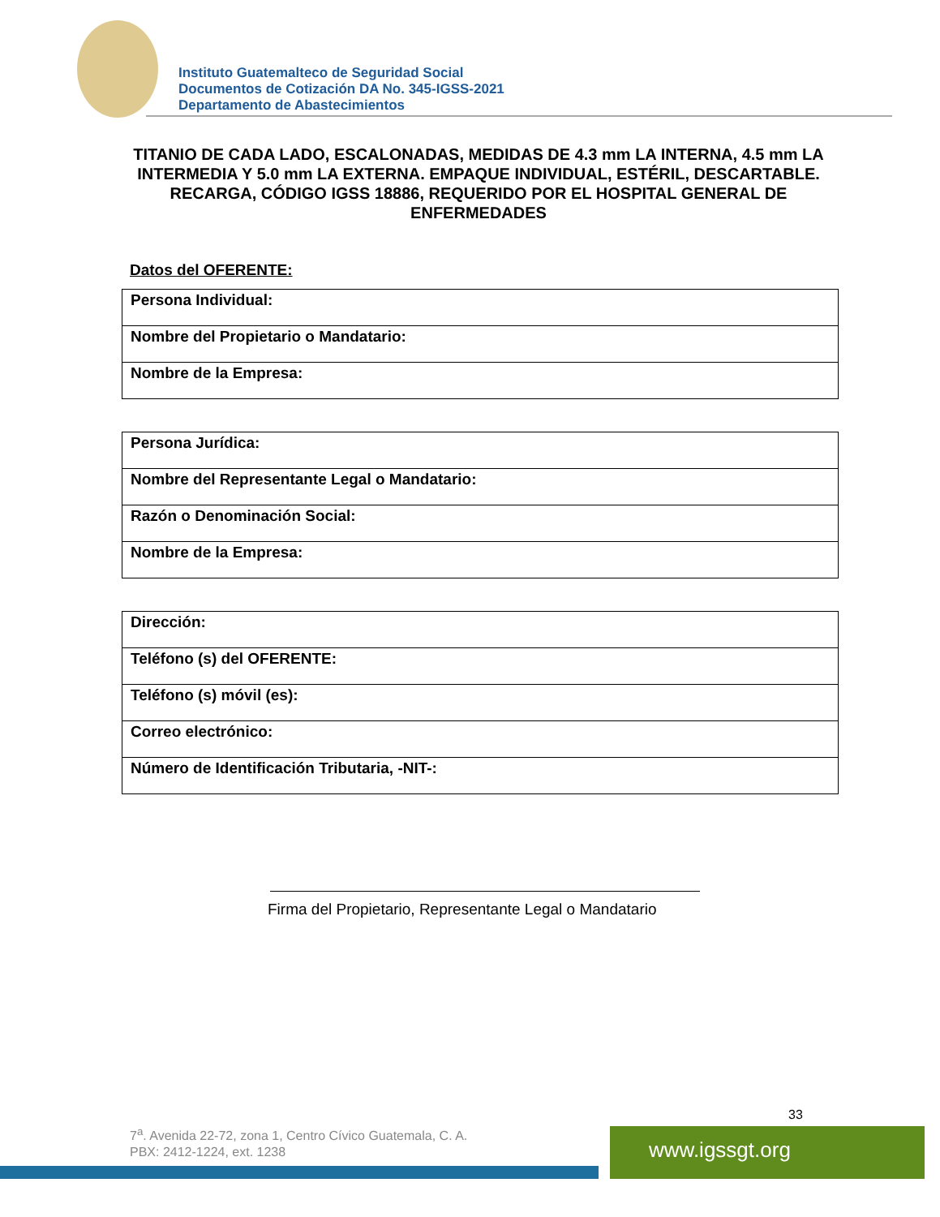Instituto Guatemalteco de Seguridad Social
Documentos de Cotización DA No. 345-IGSS-2021
Departamento de Abastecimientos
TITANIO DE CADA LADO, ESCALONADAS, MEDIDAS DE 4.3 mm LA INTERNA, 4.5 mm LA INTERMEDIA Y 5.0 mm LA EXTERNA. EMPAQUE INDIVIDUAL, ESTÉRIL, DESCARTABLE. RECARGA, CÓDIGO IGSS 18886, REQUERIDO POR EL HOSPITAL GENERAL DE ENFERMEDADES
Datos del OFERENTE:
| Persona Individual: |
| Nombre del Propietario o Mandatario: |
| Nombre de la Empresa: |
| Persona Jurídica: |
| Nombre del Representante Legal o Mandatario: |
| Razón o Denominación Social: |
| Nombre de la Empresa: |
| Dirección: |
| Teléfono (s) del OFERENTE: |
| Teléfono (s) móvil (es): |
| Correo electrónico: |
| Número de Identificación Tributaria, -NIT-: |
Firma del Propietario, Representante Legal o Mandatario
33
7<sup>a</sup>. Avenida 22-72, zona 1, Centro Cívico Guatemala, C. A.
PBX: 2412-1224, ext. 1238
www.igssgt.org